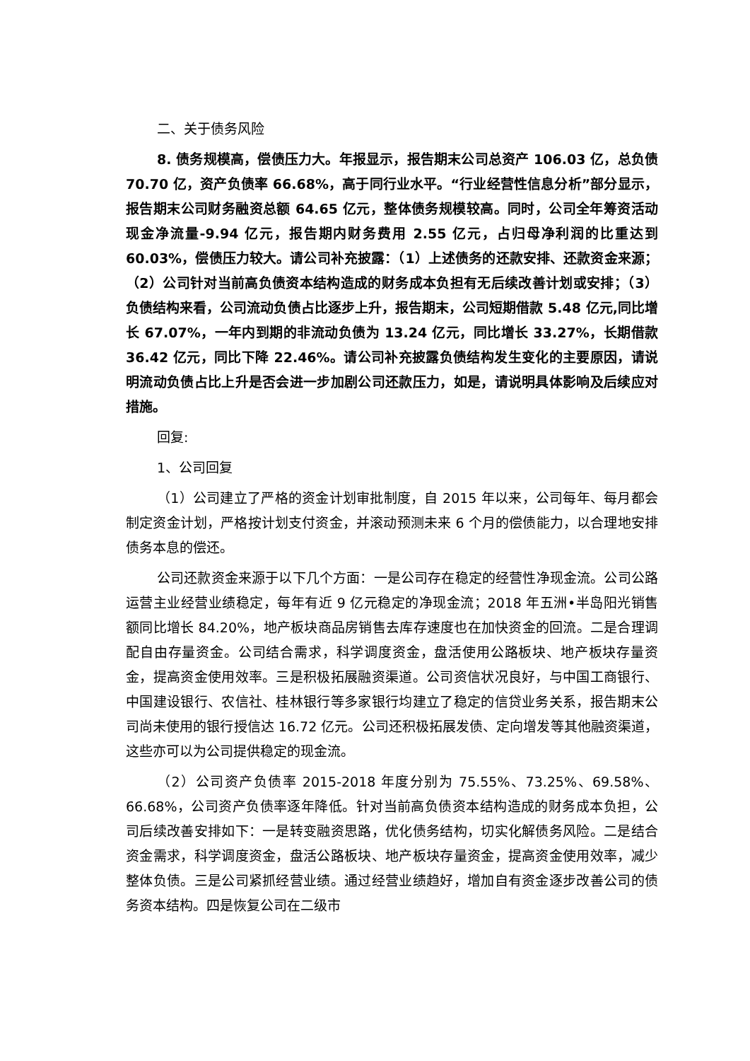二、关于债务风险
8. 债务规模高，偿债压力大。年报显示，报告期末公司总资产 106.03 亿，总负债 70.70 亿，资产负债率 66.68%，高于同行业水平。“行业经营性信息分析”部分显示，报告期末公司财务融资总额 64.65 亿元，整体债务规模较高。同时，公司全年筹资活动现金净流量-9.94 亿元，报告期内财务费用 2.55 亿元，占归母净利润的比重达到 60.03%，偿债压力较大。请公司补充披露：（1）上述债务的还款安排、还款资金来源；（2）公司针对当前高负债资本结构造成的财务成本负担有无后续改善计划或安排；（3）负债结构来看，公司流动负债占比逐步上升，报告期末，公司短期借款 5.48 亿元,同比增长 67.07%，一年内到期的非流动负债为 13.24 亿元，同比增长 33.27%，长期借款 36.42 亿元，同比下降 22.46%。请公司补充披露负债结构发生变化的主要原因，请说明流动负债占比上升是否会进一步加剧公司还款压力，如是，请说明具体影响及后续应对措施。
回复:
1、公司回复
（1）公司建立了严格的资金计划审批制度，自 2015 年以来，公司每年、每月都会制定资金计划，严格按计划支付资金，并滚动预测未来 6 个月的偿债能力，以合理地安排债务本息的偿还。
公司还款资金来源于以下几个方面：一是公司存在稳定的经营性净现金流。公司公路运营主业经营业绩稳定，每年有近 9 亿元稳定的净现金流；2018 年五洲•半岛阳光销售额同比增长 84.20%，地产板块商品房销售去库存速度也在加快资金的回流。二是合理调配自由存量资金。公司结合需求，科学调度资金，盘活使用公路板块、地产板块存量资金，提高资金使用效率。三是积极拓展融资渠道。公司资信状况良好，与中国工商银行、中国建设银行、农信社、桂林银行等多家银行均建立了稳定的信贷业务关系，报告期末公司尚未使用的银行授信达 16.72 亿元。公司还积极拓展发债、定向增发等其他融资渠道，这些亦可以为公司提供稳定的现金流。
（2）公司资产负债率 2015-2018 年度分别为 75.55%、73.25%、69.58%、66.68%，公司资产负债率逐年降低。针对当前高负债资本结构造成的财务成本负担，公司后续改善安排如下：一是转变融资思路，优化债务结构，切实化解债务风险。二是结合资金需求，科学调度资金，盘活公路板块、地产板块存量资金，提高资金使用效率，减少整体负债。三是公司紧抓经营业绩。通过经营业绩趋好，增加自有资金逐步改善公司的债务资本结构。四是恢复公司在二级市